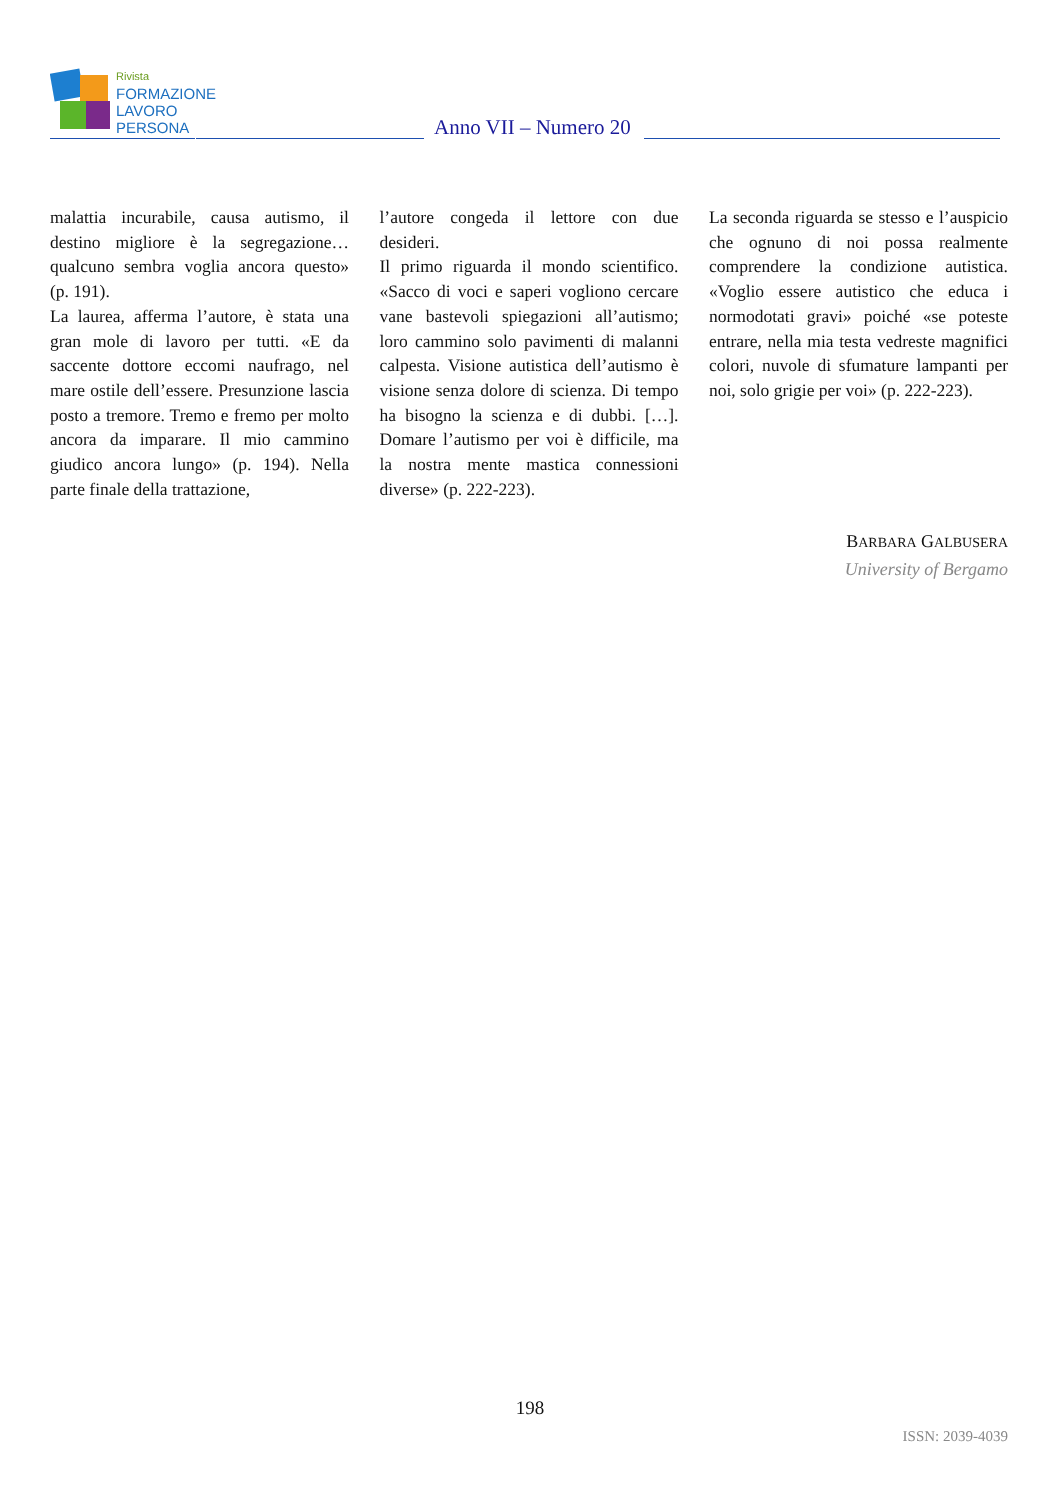Rivista
FORMAZIONE
LAVORO
PERSONA
Anno VII – Numero 20
malattia incurabile, causa autismo, il destino migliore è la segregazione… qualcuno sembra voglia ancora questo» (p. 191).
La laurea, afferma l’autore, è stata una gran mole di lavoro per tutti. «E da saccente dottore eccomi naufrago, nel mare ostile dell’essere. Presunzione lascia posto a tremore. Tremo e fremo per molto ancora da imparare. Il mio cammino giudico ancora lungo» (p. 194). Nella parte finale della trattazione,
l’autore congeda il lettore con due desideri.
Il primo riguarda il mondo scientifico. «Sacco di voci e saperi vogliono cercare vane bastevoli spiegazioni all’autismo; loro cammino solo pavimenti di malanni calpesta. Visione autistica dell’autismo è visione senza dolore di scienza. Di tempo ha bisogno la scienza e di dubbi. […]. Domare l’autismo per voi è difficile, ma la nostra mente mastica connessioni diverse» (p. 222-223).
La seconda riguarda se stesso e l’auspicio che ognuno di noi possa realmente comprendere la condizione autistica. «Voglio essere autistico che educa i normodotati gravi» poiché «se poteste entrare, nella mia testa vedreste magnifici colori, nuvole di sfumature lampanti per noi, solo grigie per voi» (p. 222-223).
BARBARA GALBUSERA
University of Bergamo
198
ISSN: 2039-4039